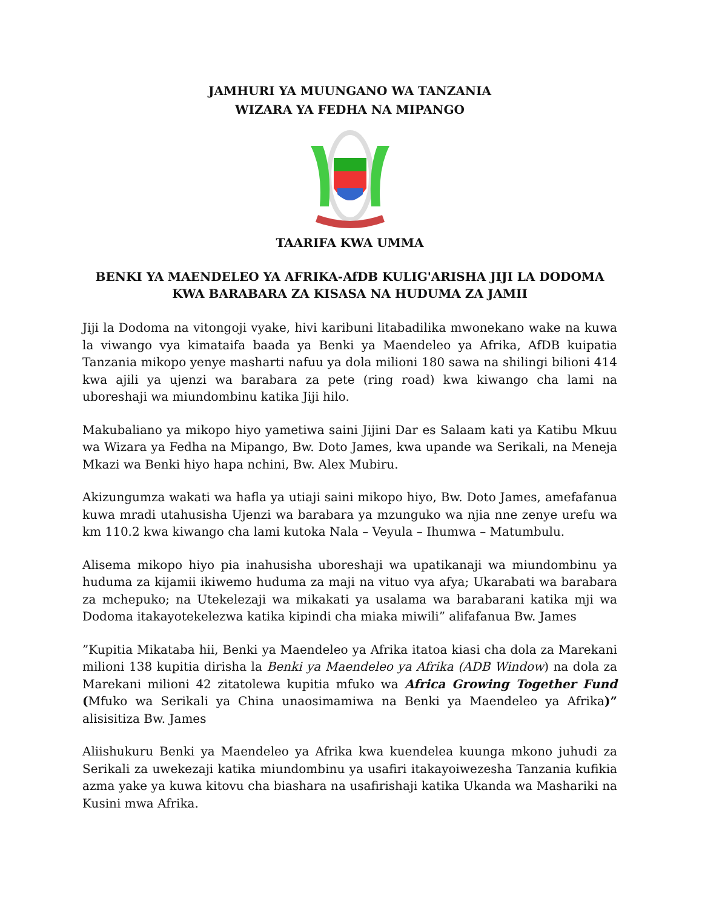JAMHURI YA MUUNGANO WA TANZANIA
WIZARA YA FEDHA NA MIPANGO
TAARIFA KWA UMMA
BENKI YA MAENDELEO YA AFRIKA-AfDB KULIG'ARISHA JIJI LA DODOMA KWA BARABARA ZA KISASA NA HUDUMA ZA JAMII
Jiji la Dodoma na vitongoji vyake, hivi karibuni litabadilika mwonekano wake na kuwa la viwango vya kimataifa baada ya Benki ya Maendeleo ya Afrika, AfDB kuipatia Tanzania mikopo yenye masharti nafuu ya dola milioni 180 sawa na shilingi bilioni 414 kwa ajili ya ujenzi wa barabara za pete (ring road) kwa kiwango cha lami na uboreshaji wa miundombinu katika Jiji hilo.
Makubaliano ya mikopo hiyo yametiwa saini Jijini Dar es Salaam kati ya Katibu Mkuu wa Wizara ya Fedha na Mipango, Bw. Doto James, kwa upande wa Serikali, na Meneja Mkazi wa Benki hiyo hapa nchini, Bw. Alex Mubiru.
Akizungumza wakati wa hafla ya utiaji saini mikopo hiyo, Bw. Doto James, amefafanua kuwa mradi utahusisha Ujenzi wa barabara ya mzunguko wa njia nne zenye urefu wa km 110.2 kwa kiwango cha lami kutoka Nala – Veyula – Ihumwa – Matumbulu.
Alisema mikopo hiyo pia inahusisha uboreshaji wa upatikanaji wa miundombinu ya huduma za kijamii ikiwemo huduma za maji na vituo vya afya; Ukarabati wa barabara za mchepuko; na Utekelezaji wa mikakati ya usalama wa barabarani katika mji wa Dodoma itakayotekelezwa katika kipindi cha miaka miwili” alifafanua Bw. James
”Kupitia Mikataba hii, Benki ya Maendeleo ya Afrika itatoa kiasi cha dola za Marekani milioni 138 kupitia dirisha la Benki ya Maendeleo ya Afrika (ADB Window) na dola za Marekani milioni 42 zitatolewa kupitia mfuko wa Africa Growing Together Fund (Mfuko wa Serikali ya China unaosimamiwa na Benki ya Maendeleo ya Afrika)” alisisitiza Bw. James
Aliishukuru Benki ya Maendeleo ya Afrika kwa kuendelea kuunga mkono juhudi za Serikali za uwekezaji katika miundombinu ya usafiri itakayoiwezesha Tanzania kufikia azma yake ya kuwa kitovu cha biashara na usafirishaji katika Ukanda wa Mashariki na Kusini mwa Afrika.